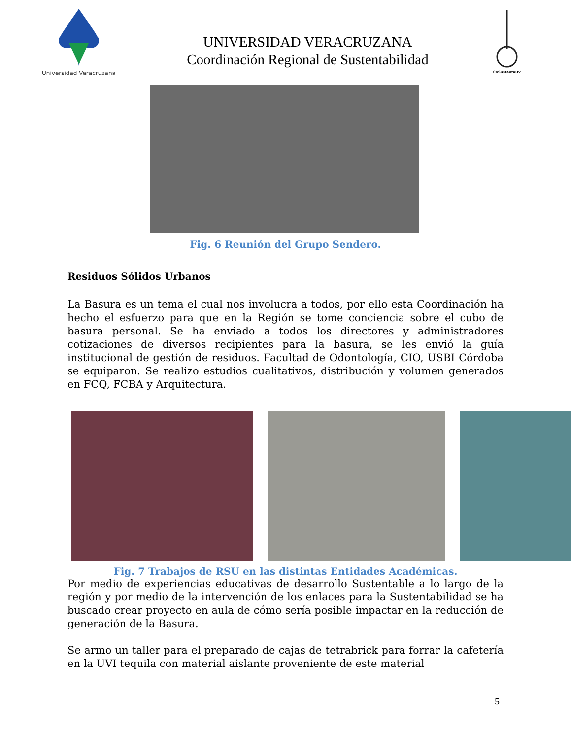Universidad Veracruzana
UNIVERSIDAD VERACRUZANA
Coordinación Regional de Sustentabilidad
CoSustentaUV
Fig. 6 Reunión del Grupo Sendero.
Residuos Sólidos Urbanos
La Basura es un tema el cual nos involucra a todos, por ello esta Coordinación ha hecho el esfuerzo para que en la Región se tome conciencia sobre el cubo de basura personal. Se ha enviado a todos los directores y administradores cotizaciones de diversos recipientes para la basura, se les envió la guía institucional de gestión de residuos. Facultad de Odontología, CIO, USBI Córdoba se equiparon. Se realizo estudios cualitativos, distribución y volumen generados en FCQ, FCBA y Arquitectura.
Fig. 7 Trabajos de RSU en las distintas Entidades Académicas.
Por medio de experiencias educativas de desarrollo Sustentable a lo largo de la región y por medio de la intervención de los enlaces para la Sustentabilidad se ha buscado crear proyecto en aula de cómo sería posible impactar en la reducción de generación de la Basura.
Se armo un taller para el preparado de cajas de tetrabrick para forrar la cafetería en la UVI tequila con material aislante proveniente de este material
5